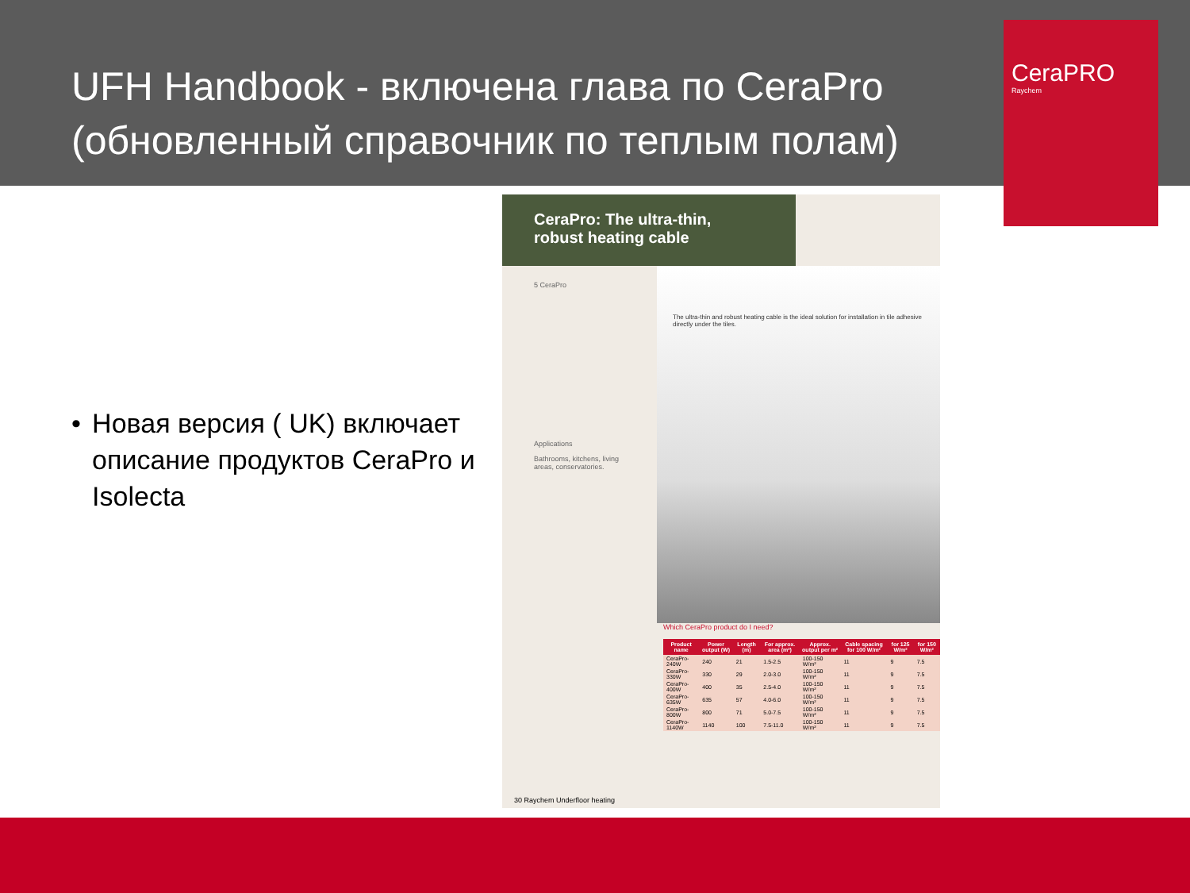UFH Handbook - включена глава по CeraPro
(обновленный справочник по теплым полам)
CeraPRO
Raychem
• Новая версия ( UK) включает описание продуктов CeraPro и Isolecta
CeraPro: The ultra-thin, robust heating cable
5 CeraPro
Applications
Bathrooms, kitchens, living areas, conservatories.
The ultra-thin and robust heating cable is the ideal solution for installation in tile adhesive directly under the tiles.
Which CeraPro product do I need?
| Product name | Power output (W) | Length (m) | For approx. area (m²) | Approx. output per m² | Cable spacing for 100 W/m² | for 125 W/m² | for 150 W/m² |
| --- | --- | --- | --- | --- | --- | --- | --- |
| CeraPro-240W | 240 | 21 | 1.5-2.5 | 100-150 W/m² | 11 | 9 | 7.5 |
| CeraPro-330W | 330 | 29 | 2.0-3.0 | 100-150 W/m² | 11 | 9 | 7.5 |
| CeraPro-400W | 400 | 35 | 2.5-4.0 | 100-150 W/m² | 11 | 9 | 7.5 |
| CeraPro-635W | 635 | 57 | 4.0-6.0 | 100-150 W/m² | 11 | 9 | 7.5 |
| CeraPro-800W | 800 | 71 | 5.0-7.5 | 100-150 W/m² | 11 | 9 | 7.5 |
| CeraPro-1140W | 1140 | 100 | 7.5-11.0 | 100-150 W/m² | 11 | 9 | 7.5 |
30 Raychem Underfloor heating